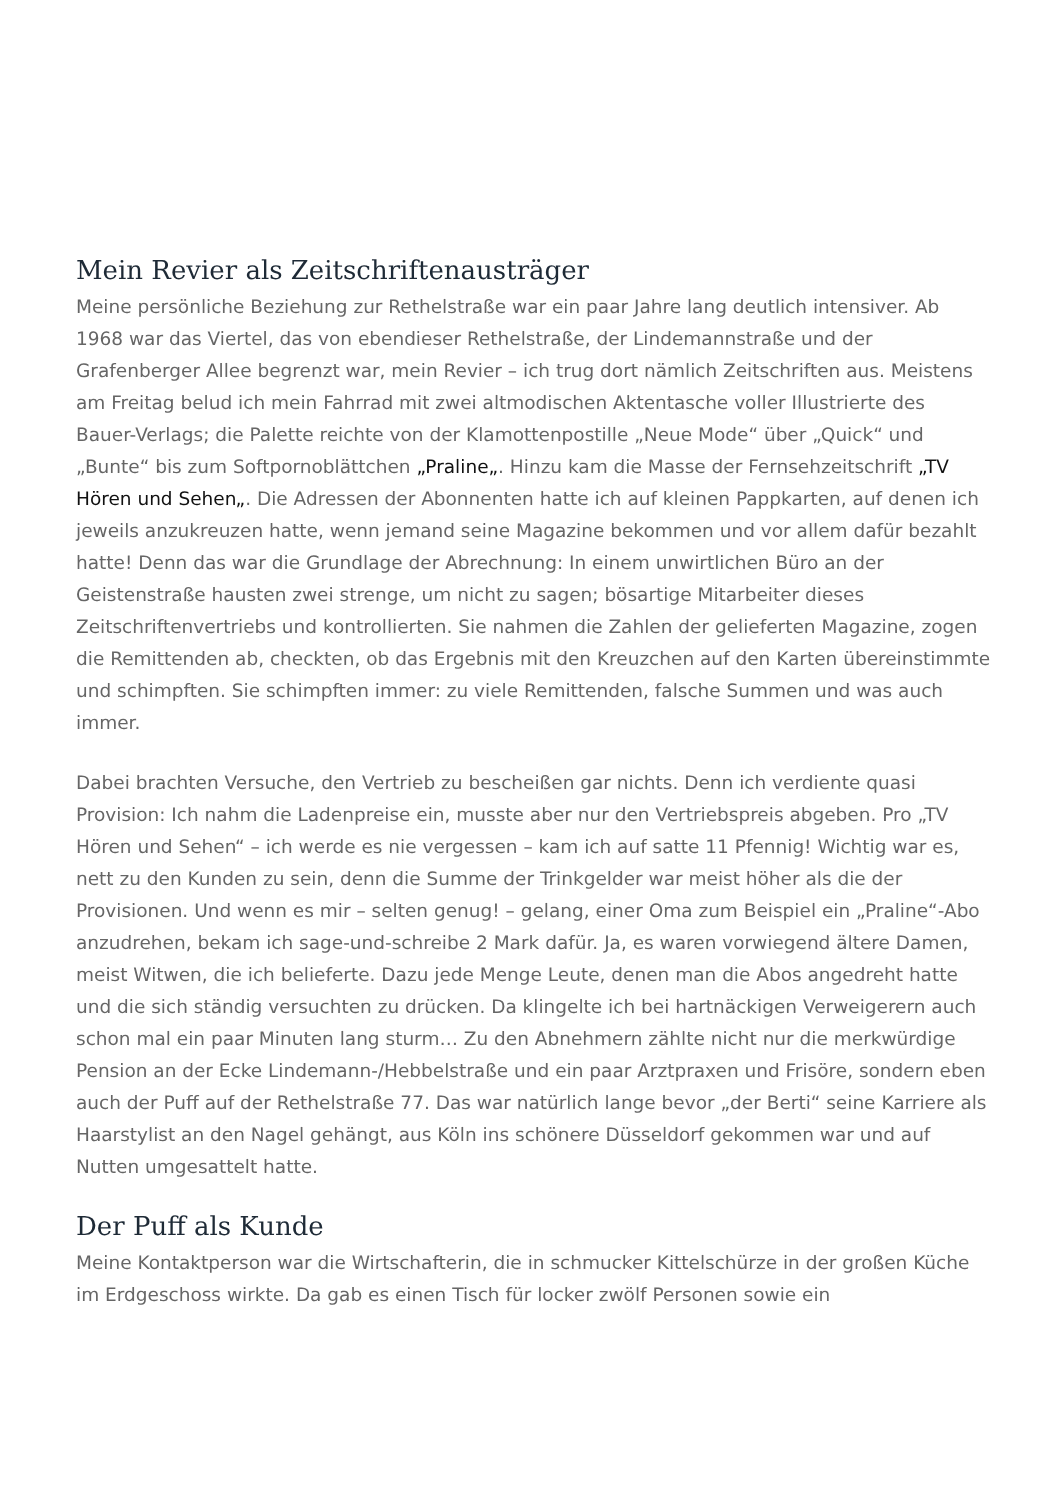Mein Revier als Zeitschriftenausträger
Meine persönliche Beziehung zur Rethelstraße war ein paar Jahre lang deutlich intensiver. Ab 1968 war das Viertel, das von ebendieser Rethelstraße, der Lindemannstraße und der Grafenberger Allee begrenzt war, mein Revier – ich trug dort nämlich Zeitschriften aus. Meistens am Freitag belud ich mein Fahrrad mit zwei altmodischen Aktentasche voller Illustrierte des Bauer-Verlags; die Palette reichte von der Klamottenpostille „Neue Mode“ über „Quick“ und „Bunte“ bis zum Softpornoblättchen „Praline„. Hinzu kam die Masse der Fernsehzeitschrift „TV Hören und Sehen„. Die Adressen der Abonnenten hatte ich auf kleinen Pappkarten, auf denen ich jeweils anzukreuzen hatte, wenn jemand seine Magazine bekommen und vor allem dafür bezahlt hatte! Denn das war die Grundlage der Abrechnung: In einem unwirtlichen Büro an der Geistenstraße hausten zwei strenge, um nicht zu sagen; bösartige Mitarbeiter dieses Zeitschriftenvertriebs und kontrollierten. Sie nahmen die Zahlen der gelieferten Magazine, zogen die Remittenden ab, checkten, ob das Ergebnis mit den Kreuzchen auf den Karten übereinstimmte und schimpften. Sie schimpften immer: zu viele Remittenden, falsche Summen und was auch immer.
Dabei brachten Versuche, den Vertrieb zu bescheißen gar nichts. Denn ich verdiente quasi Provision: Ich nahm die Ladenpreise ein, musste aber nur den Vertriebspreis abgeben. Pro „TV Hören und Sehen“ – ich werde es nie vergessen – kam ich auf satte 11 Pfennig! Wichtig war es, nett zu den Kunden zu sein, denn die Summe der Trinkgelder war meist höher als die der Provisionen. Und wenn es mir – selten genug! – gelang, einer Oma zum Beispiel ein „Praline“-Abo anzudrehen, bekam ich sage-und-schreibe 2 Mark dafür. Ja, es waren vorwiegend ältere Damen, meist Witwen, die ich belieferte. Dazu jede Menge Leute, denen man die Abos angedreht hatte und die sich ständig versuchten zu drücken. Da klingelte ich bei hartnäckigen Verweigerern auch schon mal ein paar Minuten lang sturm… Zu den Abnehmern zählte nicht nur die merkwürdige Pension an der Ecke Lindemann-/Hebbelstraße und ein paar Arztpraxen und Frisöre, sondern eben auch der Puff auf der Rethelstraße 77. Das war natürlich lange bevor „der Berti“ seine Karriere als Haarstylist an den Nagel gehängt, aus Köln ins schönere Düsseldorf gekommen war und auf Nutten umgesattelt hatte.
Der Puff als Kunde
Meine Kontaktperson war die Wirtschafterin, die in schmucker Kittelschürze in der großen Küche im Erdgeschoss wirkte. Da gab es einen Tisch für locker zwölf Personen sowie ein